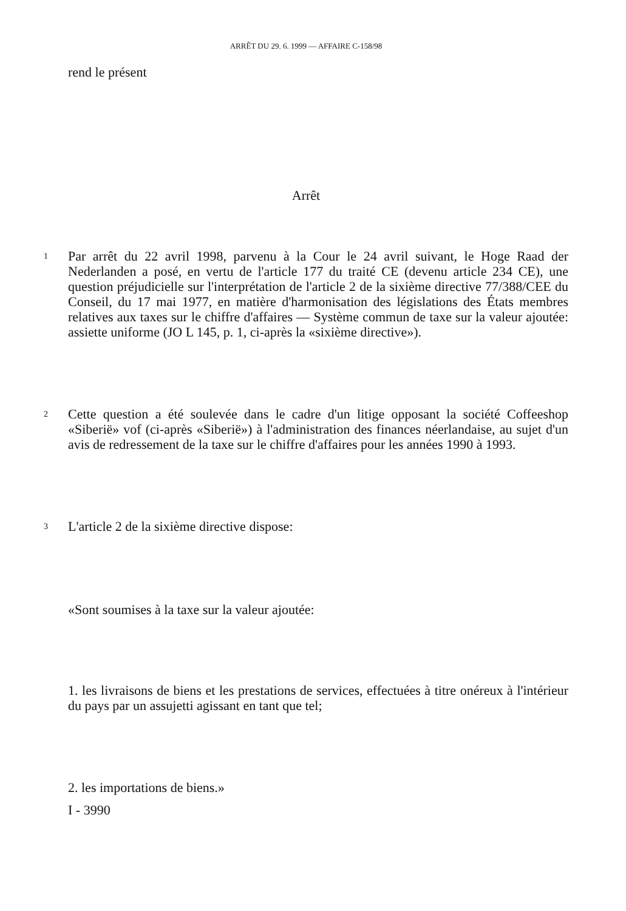ARRÊT DU 29. 6. 1999 — AFFAIRE C-158/98
rend le présent
Arrêt
1
Par arrêt du 22 avril 1998, parvenu à la Cour le 24 avril suivant, le Hoge Raad der Nederlanden a posé, en vertu de l'article 177 du traité CE (devenu article 234 CE), une question préjudicielle sur l'interprétation de l'article 2 de la sixième directive 77/388/CEE du Conseil, du 17 mai 1977, en matière d'harmonisation des législations des États membres relatives aux taxes sur le chiffre d'affaires — Système commun de taxe sur la valeur ajoutée: assiette uniforme (JO L 145, p. 1, ci-après la «sixième directive»).
2
Cette question a été soulevée dans le cadre d'un litige opposant la société Coffeeshop «Siberië» vof (ci-après «Siberië») à l'administration des finances néerlandaise, au sujet d'un avis de redressement de la taxe sur le chiffre d'affaires pour les années 1990 à 1993.
3
L'article 2 de la sixième directive dispose:
«Sont soumises à la taxe sur la valeur ajoutée:
1. les livraisons de biens et les prestations de services, effectuées à titre onéreux à l'intérieur du pays par un assujetti agissant en tant que tel;
2. les importations de biens.»
I - 3990